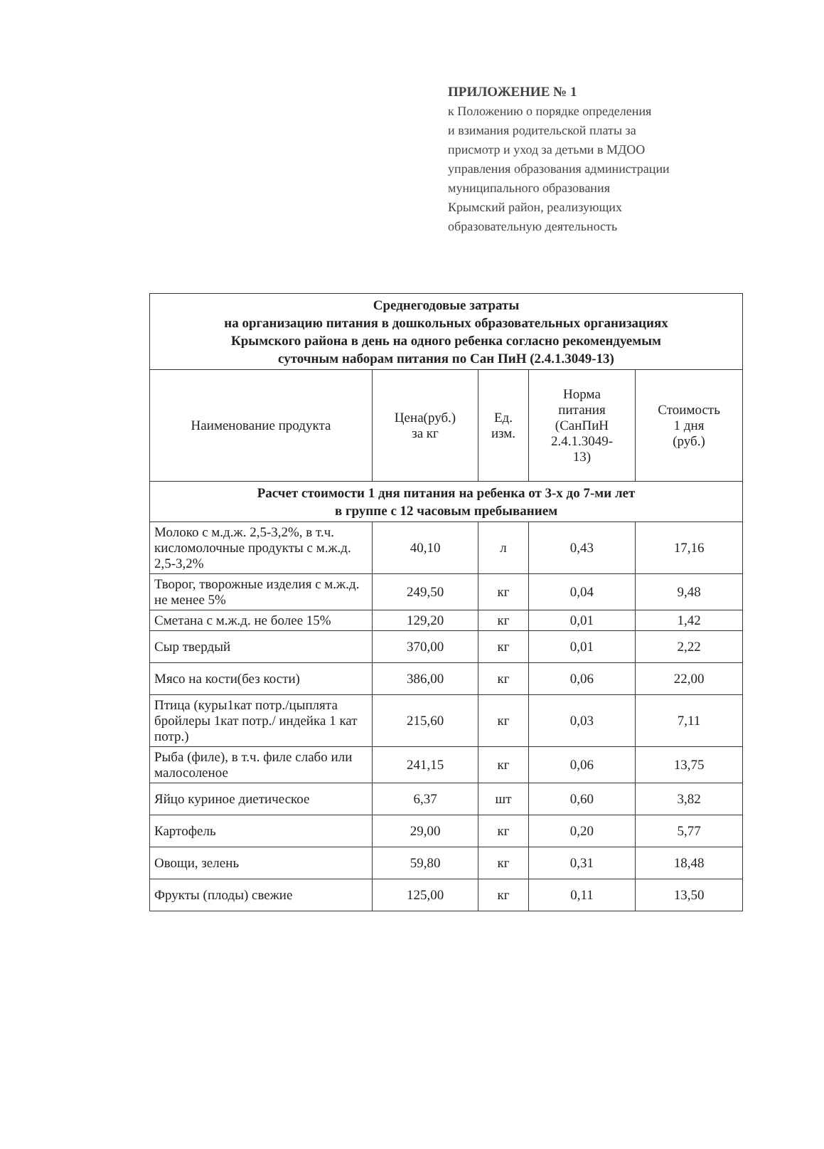ПРИЛОЖЕНИЕ № 1
к Положению о порядке определения
и взимания родительской платы за
присмотр и уход за детьми в МДОО
управления образования администрации
муниципального образования
Крымский район, реализующих
образовательную деятельность
| Среднегодовые затраты на организацию питания в дошкольных образовательных организациях Крымского района в день на одного ребенка согласно рекомендуемым суточным наборам питания по Сан ПиН (2.4.1.3049-13) | | | | |
| Наименование продукта | Цена(руб.) за кг | Ед. изм. | Норма питания (СанПиН 2.4.1.3049- 13) | Стоимость 1 дня (руб.) |
| Расчет стоимости 1 дня питания на ребенка от 3-х до 7-ми лет в группе с 12 часовым пребыванием | | | | |
| Молоко с м.д.ж. 2,5-3,2%, в т.ч. кисломолочные продукты с м.ж.д. 2,5-3,2% | 40,10 | л | 0,43 | 17,16 |
| Творог, творожные изделия с м.ж.д. не менее 5% | 249,50 | кг | 0,04 | 9,48 |
| Сметана с м.ж.д. не более 15% | 129,20 | кг | 0,01 | 1,42 |
| Сыр твердый | 370,00 | кг | 0,01 | 2,22 |
| Мясо на кости(без кости) | 386,00 | кг | 0,06 | 22,00 |
| Птица (куры1кат потр./цыплята бройлеры 1кат потр./ индейка 1 кат потр.) | 215,60 | кг | 0,03 | 7,11 |
| Рыба (филе), в т.ч. филе слабо или малосоленое | 241,15 | кг | 0,06 | 13,75 |
| Яйцо куриное диетическое | 6,37 | шт | 0,60 | 3,82 |
| Картофель | 29,00 | кг | 0,20 | 5,77 |
| Овощи, зелень | 59,80 | кг | 0,31 | 18,48 |
| Фрукты (плоды) свежие | 125,00 | кг | 0,11 | 13,50 |